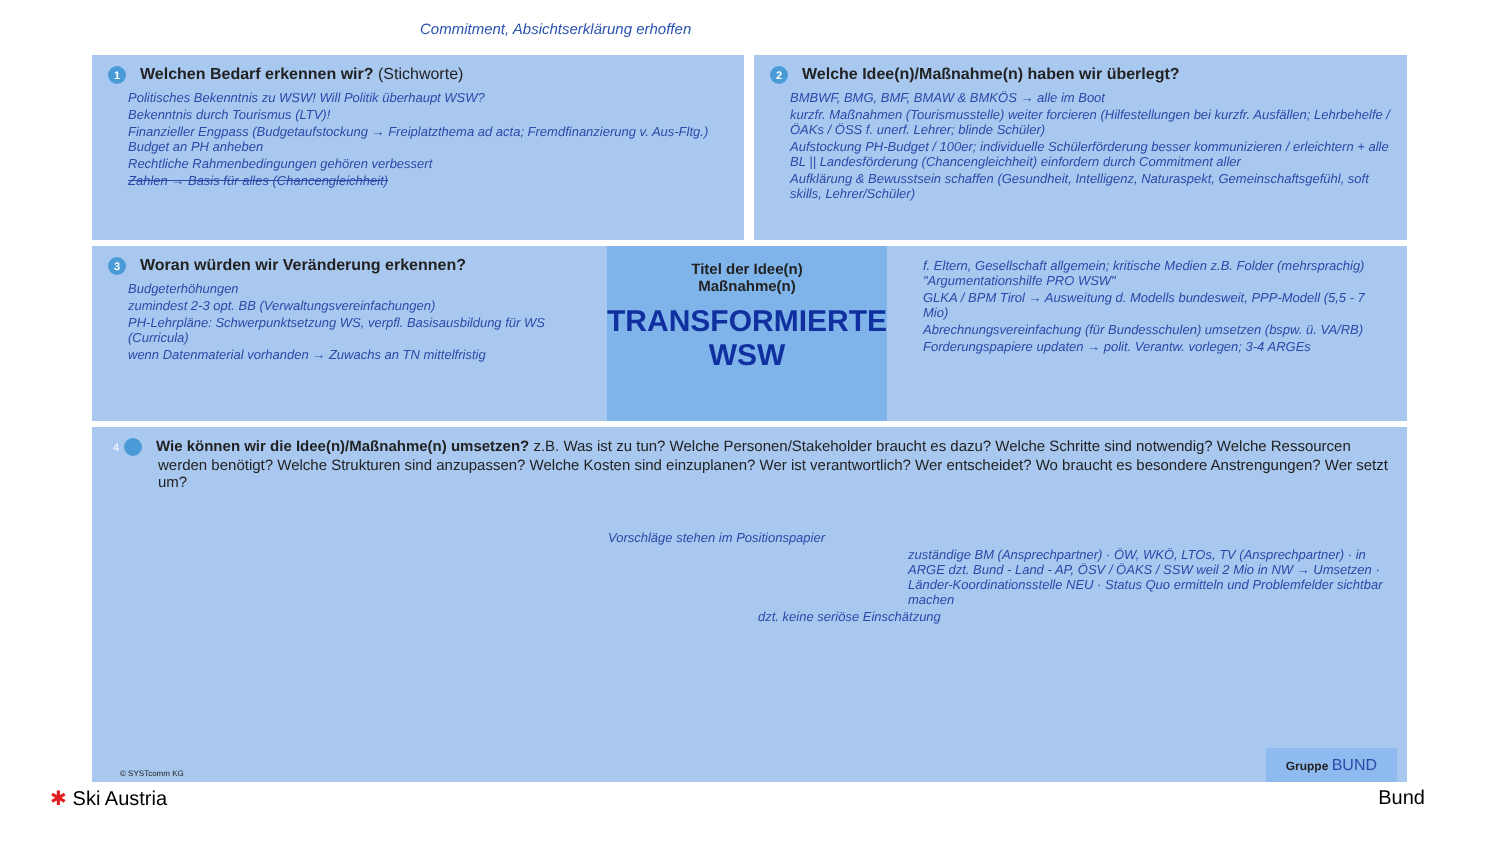Commitment, Absichtserklärung erhoffen
1 Welchen Bedarf erkennen wir? (Stichworte)
Politisches Bekenntnis zu WSW! Will Politik überhaupt WSW?
Bekenntnis durch Tourismus (LTV)!
Finanzieller Engpass (Budgetaufstockung → Freiplatzthema ad acta; Fremdfinanzierung v. Aus-Fltg.) Budget an PH anheben
Rechtliche Rahmenbedingungen gehören verbessert
Zahlen → Basis für alles (Chancengleichheit)
2 Welche Idee(n)/Maßnahme(n) haben wir überlegt?
BMBWF, BMG, BMF, BMAW & BMKÖS → alle im Boot
kurzfr. Maßnahmen (Tourismusstelle) weiter forcieren (Hilfestellungen bei kurzfr. Ausfällen; Lehrbehelfe / ÖAKs / ÖSS f. unerf. Lehrer; blinde Schüler)
Aufstockung PH-Budget / 100er; individuelle Schülerförderung besser kommunizieren / erleichtern + alle BL || Landesförderung (Chancengleichheit) einfordern durch Commitment aller
Aufklärung & Bewusstsein schaffen (Gesundheit, Intelligenz, Naturaspekt, Gemeinschaftsgefühl, soft skills, Lehrer/Schüler)
3 Woran würden wir Veränderung erkennen?
Budgeterhöhungen
zumindest 2-3 opt. BB (Verwaltungsvereinfachungen)
PH-Lehrpläne: Schwerpunktsetzung WS, verpfl. Basisausbildung für WS (Curricula)
wenn Datenmaterial vorhanden → Zuwachs an TN mittelfristig
Titel der Idee(n)
Maßnahme(n)
TRANSFORMIERTE
WSW
f. Eltern, Gesellschaft allgemein; kritische Medien z.B. Folder (mehrsprachig) "Argumentationshilfe PRO WSW"
GLKA / BPM Tirol → Ausweitung d. Modells bundesweit, PPP-Modell (5,5 - 7 Mio)
Abrechnungsvereinfachung (für Bundesschulen) umsetzen (bspw. ü. VA/RB)
Forderungspapiere updaten → polit. Verantw. vorlegen; 3-4 ARGEs
4 Wie können wir die Idee(n)/Maßnahme(n) umsetzen? z.B. Was ist zu tun? Welche Personen/Stakeholder braucht es dazu? Welche Schritte sind notwendig? Welche Ressourcen werden benötigt? Welche Strukturen sind anzupassen? Welche Kosten sind einzuplanen? Wer ist verantwortlich? Wer entscheidet? Wo braucht es besondere Anstrengungen? Wer setzt um?
Vorschläge stehen im Positionspapier
zuständige BM (Ansprechpartner) · ÖW, WKÖ, LTOs, TV (Ansprechpartner) · in ARGE dzt. Bund - Land - AP, ÖSV / ÖAKS / SSW weil 2 Mio in NW → Umsetzen · Länder-Koordinationsstelle NEU · Status Quo ermitteln und Problemfelder sichtbar machen
dzt. keine seriöse Einschätzung
© SYSTcomm KG Gruppe BUND
✱ Ski Austria Bund